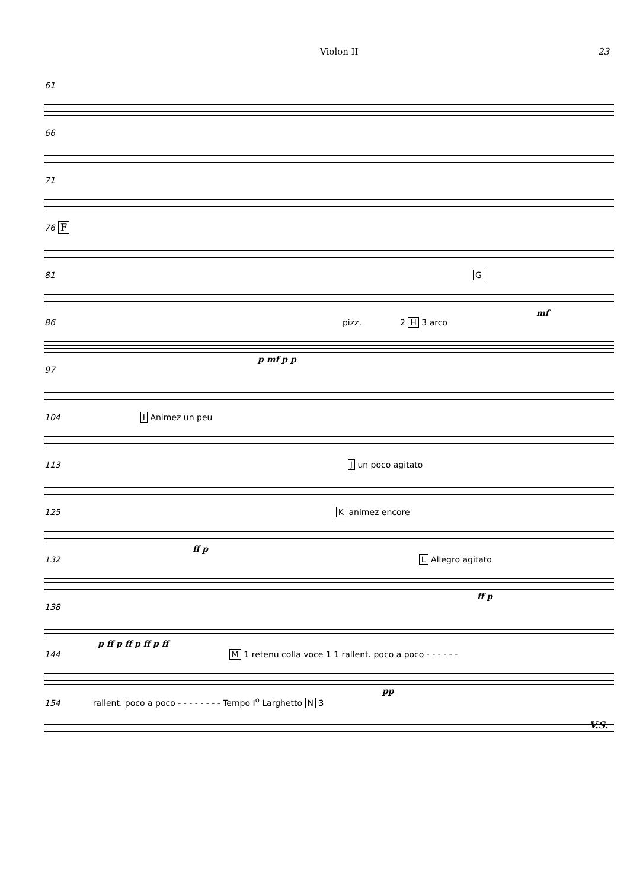Violon II 23
61
66
71
76 F
81 G
mf
86 pizz. 2 H 3 arco
p mf p p
97
104 I Animez un peu
113 J un poco agitato
125 K animez encore
ff p
132 L Allegro agitato
ff p
138
p ff p ff p ff p ff
144 M 1 retenu colla voce 1 1 rallent. poco a poco - - - - - -
pp
154 rallent. poco a poco - - - - - - - - Tempo I<sup>o</sup> Larghetto N 3
V.S.